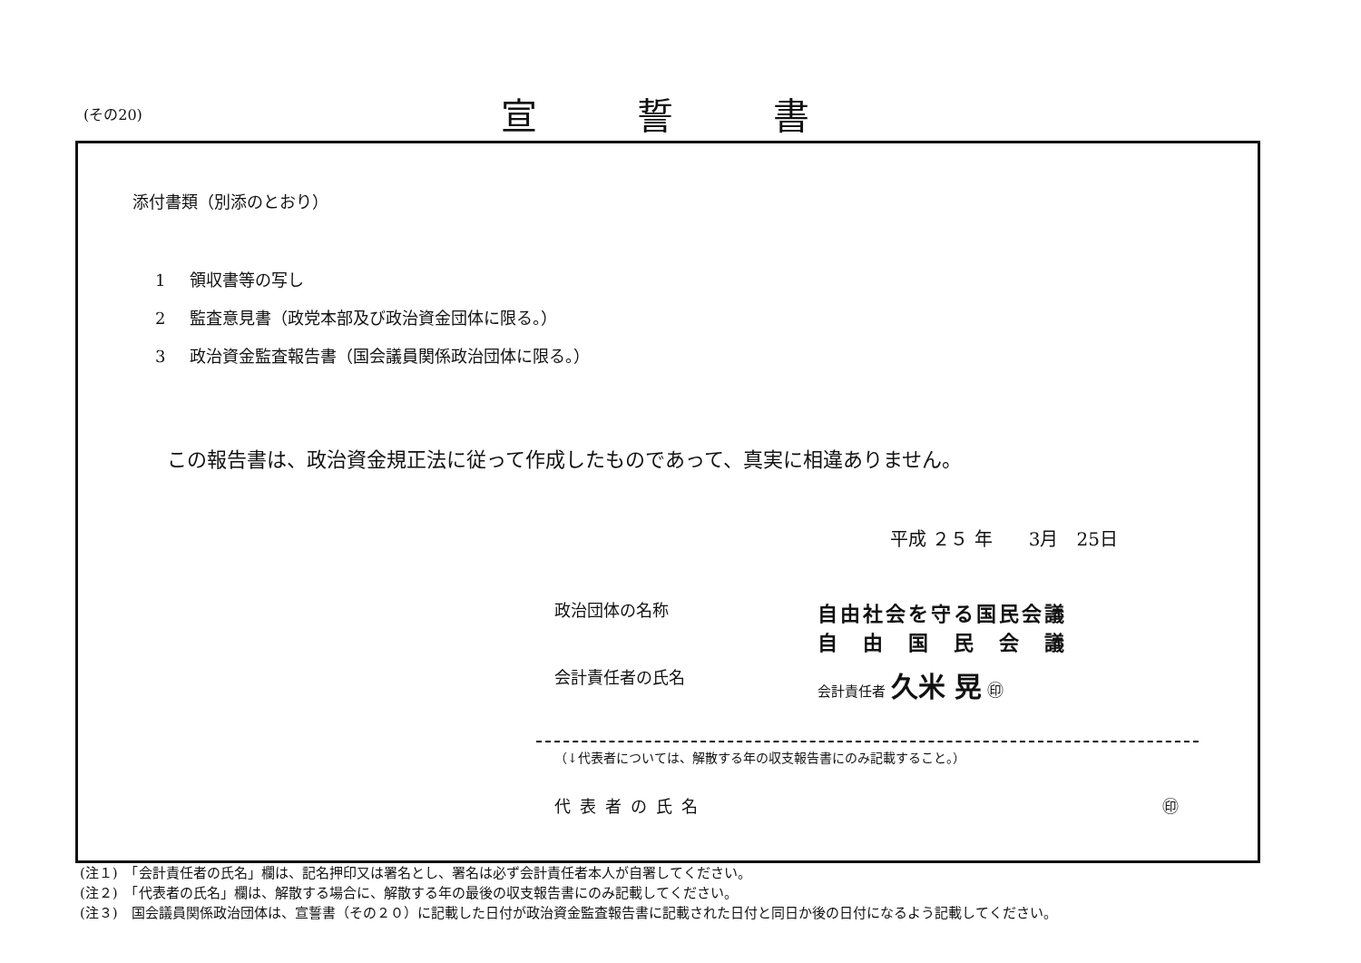(その20)
宣誓書
添付書類（別添のとおり）
1 領収書等の写し
2 監査意見書（政党本部及び政治資金団体に限る。）
3 政治資金監査報告書（国会議員関係政治団体に限る。）
この報告書は、政治資金規正法に従って作成したものであって、真実に相違ありません。
平成 ２５ 年　　3月　25日
政治団体の名称
自由社会を守る国民会議
自　由　国　民　会　議
会計責任者の氏名
会計責任者 久米 晃 ㊞
（↓代表者については、解散する年の収支報告書にのみ記載すること。）
代表者の氏名 ㊞
(注１)　「会計責任者の氏名」欄は、記名押印又は署名とし、署名は必ず会計責任者本人が自署してください。
(注２)　「代表者の氏名」欄は、解散する場合に、解散する年の最後の収支報告書にのみ記載してください。
(注３)　国会議員関係政治団体は、宣誓書（その２０）に記載した日付が政治資金監査報告書に記載された日付と同日か後の日付になるよう記載してください。